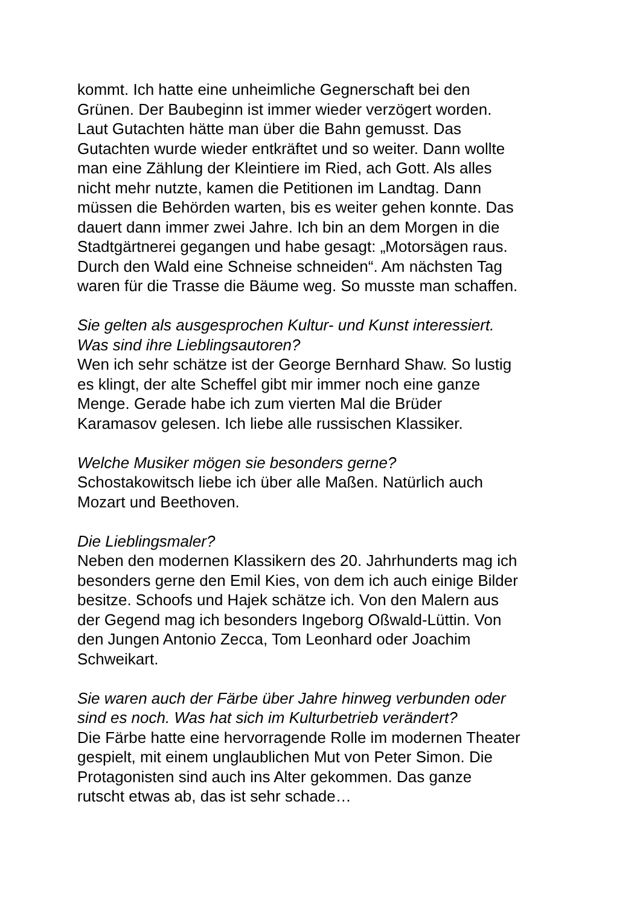kommt. Ich hatte eine unheimliche Gegnerschaft bei den
Grünen. Der Baubeginn ist immer wieder verzögert worden.
Laut Gutachten hätte man über die Bahn gemusst. Das
Gutachten wurde wieder entkräftet und so weiter. Dann wollte
man eine Zählung der Kleintiere im Ried, ach Gott. Als alles
nicht mehr nutzte, kamen die Petitionen im Landtag. Dann
müssen die Behörden warten, bis es weiter gehen konnte. Das
dauert dann immer zwei Jahre. Ich bin an dem Morgen in die
Stadtgärtnerei gegangen und habe gesagt: „Motorsägen raus.
Durch den Wald eine Schneise schneiden“. Am nächsten Tag
waren für die Trasse die Bäume weg. So musste man schaffen.
Sie gelten als ausgesprochen Kultur- und Kunst interessiert.
Was sind ihre Lieblingsautoren?
Wen ich sehr schätze ist der George Bernhard Shaw. So lustig
es klingt, der alte Scheffel gibt mir immer noch eine ganze
Menge. Gerade habe ich zum vierten Mal die Brüder
Karamasov gelesen. Ich liebe alle russischen Klassiker.
Welche Musiker mögen sie besonders gerne?
Schostakowitsch liebe ich über alle Maßen. Natürlich auch
Mozart und Beethoven.
Die Lieblingsmaler?
Neben den modernen Klassikern des 20. Jahrhunderts mag ich
besonders gerne den Emil Kies, von dem ich auch einige Bilder
besitze. Schoofs und Hajek schätze ich. Von den Malern aus
der Gegend mag ich besonders Ingeborg Oßwald-Lüttin. Von
den Jungen Antonio Zecca, Tom Leonhard oder Joachim
Schweikart.
Sie waren auch der Färbe über Jahre hinweg verbunden oder
sind es noch. Was hat sich im Kulturbetrieb verändert?
Die Färbe hatte eine hervorragende Rolle im modernen Theater
gespielt, mit einem unglaublichen Mut von Peter Simon. Die
Protagonisten sind auch ins Alter gekommen. Das ganze
rutscht etwas ab, das ist sehr schade…